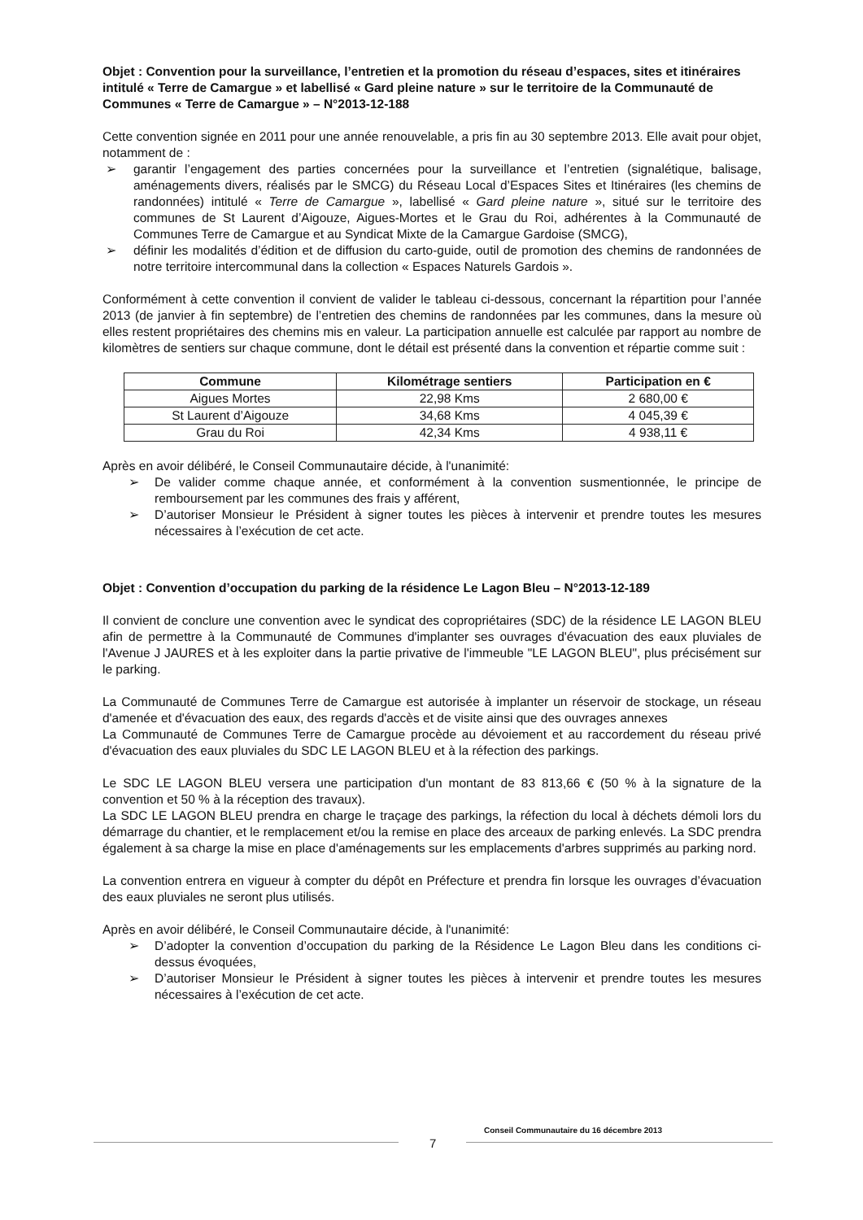Objet : Convention pour la surveillance, l’entretien et la promotion du réseau d’espaces, sites et itinéraires intitulé « Terre de Camargue » et labellisé « Gard pleine nature » sur le territoire de la Communauté de Communes « Terre de Camargue » – N°2013-12-188
Cette convention signée en 2011 pour une année renouvelable, a pris fin au 30 septembre 2013. Elle avait pour objet, notamment de :
➢ garantir l’engagement des parties concernées pour la surveillance et l’entretien (signalétique, balisage, aménagements divers, réalisés par le SMCG) du Réseau Local d’Espaces Sites et Itinéraires (les chemins de randonnées) intitulé « Terre de Camargue », labellisé « Gard pleine nature », situé sur le territoire des communes de St Laurent d’Aigouze, Aigues-Mortes et le Grau du Roi, adhérentes à la Communauté de Communes Terre de Camargue et au Syndicat Mixte de la Camargue Gardoise (SMCG),
➢ définir les modalités d’édition et de diffusion du carto-guide, outil de promotion des chemins de randonnées de notre territoire intercommunal dans la collection « Espaces Naturels Gardois ».
Conformément à cette convention il convient de valider le tableau ci-dessous, concernant la répartition pour l’année 2013 (de janvier à fin septembre) de l’entretien des chemins de randonnées par les communes, dans la mesure où elles restent propriétaires des chemins mis en valeur. La participation annuelle est calculée par rapport au nombre de kilomètres de sentiers sur chaque commune, dont le détail est présenté dans la convention et répartie comme suit :
| Commune | Kilométrage sentiers | Participation en € |
| --- | --- | --- |
| Aigues Mortes | 22,98 Kms | 2 680,00 € |
| St Laurent d’Aigouze | 34,68 Kms | 4 045,39 € |
| Grau du Roi | 42,34 Kms | 4 938,11 € |
Après en avoir délibéré, le Conseil Communautaire décide, à l'unanimité:
➢ De valider comme chaque année, et conformément à la convention susmentionnée, le principe de remboursement par les communes des frais y afférent,
➢ D’autoriser Monsieur le Président à signer toutes les pièces à intervenir et prendre toutes les mesures nécessaires à l’exécution de cet acte.
Objet : Convention d’occupation du parking de la résidence Le Lagon Bleu – N°2013-12-189
Il convient de conclure une convention avec le syndicat des copropriétaires (SDC) de la résidence LE LAGON BLEU afin de permettre à la Communauté de Communes d'implanter ses ouvrages d'évacuation des eaux pluviales de l'Avenue J JAURES et à les exploiter dans la partie privative de l'immeuble "LE LAGON BLEU", plus précisément sur le parking.
La Communauté de Communes Terre de Camargue est autorisée à implanter un réservoir de stockage, un réseau d'amenée et d'évacuation des eaux, des regards d'accès et de visite ainsi que des ouvrages annexes
La Communauté de Communes Terre de Camargue procède au dévoiement et au raccordement du réseau privé d'évacuation des eaux pluviales du SDC LE LAGON BLEU et à la réfection des parkings.
Le SDC LE LAGON BLEU versera une participation d'un montant de 83 813,66 € (50 % à la signature de la convention et 50 % à la réception des travaux).
La SDC LE LAGON BLEU prendra en charge le traçage des parkings, la réfection du local à déchets démoli lors du démarrage du chantier, et le remplacement et/ou la remise en place des arceaux de parking enlevés. La SDC prendra également à sa charge la mise en place d'aménagements sur les emplacements d'arbres supprimés au parking nord.
La convention entrera en vigueur à compter du dépôt en Préfecture et prendra fin lorsque les ouvrages d’évacuation des eaux pluviales ne seront plus utilisés.
Après en avoir délibéré, le Conseil Communautaire décide, à l'unanimité:
➢ D’adopter la convention d’occupation du parking de la Résidence Le Lagon Bleu dans les conditions ci-dessus évoquées,
➢ D’autoriser Monsieur le Président à signer toutes les pièces à intervenir et prendre toutes les mesures nécessaires à l’exécution de cet acte.
Conseil Communautaire du 16 décembre 2013
7